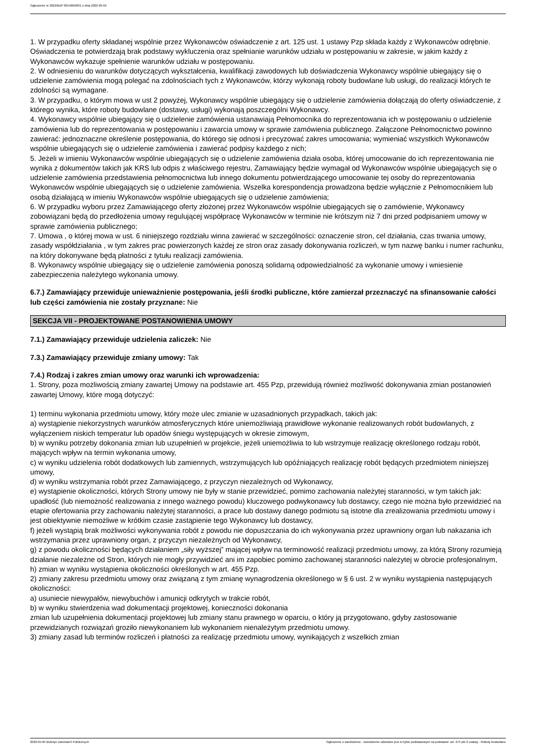Ogłoszenie nr 2022/BZP 00146658/01 z dnia 2022-05-05
1. W przypadku oferty składanej wspólnie przez Wykonawców oświadczenie z art. 125 ust. 1 ustawy Pzp składa każdy z Wykonawców odrębnie. Oświadczenia te potwierdzają brak podstawy wykluczenia oraz spełnianie warunków udziału w postępowaniu w zakresie, w jakim każdy z Wykonawców wykazuje spełnienie warunków udziału w postępowaniu.
2. W odniesieniu do warunków dotyczących wykształcenia, kwalifikacji zawodowych lub doświadczenia Wykonawcy wspólnie ubiegający się o udzielenie zamówienia mogą polegać na zdolnościach tych z Wykonawców, którzy wykonają roboty budowlane lub usługi, do realizacji których te zdolności są wymagane.
3. W przypadku, o którym mowa w ust 2 powyżej, Wykonawcy wspólnie ubiegający się o udzielenie zamówienia dołączają do oferty oświadczenie, z którego wynika, które roboty budowlane (dostawy, usługi) wykonają poszczególni Wykonawcy.
4. Wykonawcy wspólnie ubiegający się o udzielenie zamówienia ustanawiają Pełnomocnika do reprezentowania ich w postępowaniu o udzielenie zamówienia lub do reprezentowania w postępowaniu i zawarcia umowy w sprawie zamówienia publicznego. Załączone Pełnomocnictwo powinno zawierać: jednoznaczne określenie postępowania, do którego się odnosi i precyzować zakres umocowania; wymieniać wszystkich Wykonawców wspólnie ubiegających się o udzielenie zamówienia i zawierać podpisy każdego z nich;
5. Jeżeli w imieniu Wykonawców wspólnie ubiegających się o udzielenie zamówienia działa osoba, której umocowanie do ich reprezentowania nie wynika z dokumentów takich jak KRS lub odpis z właściwego rejestru, Zamawiający będzie wymagał od Wykonawców wspólnie ubiegających się o udzielenie zamówienia przedstawienia pełnomocnictwa lub innego dokumentu potwierdzającego umocowanie tej osoby do reprezentowania Wykonawców wspólnie ubiegających się o udzielenie zamówienia. Wszelka korespondencja prowadzona będzie wyłącznie z Pełnomocnikiem lub osobą działającą w imieniu Wykonawców wspólnie ubiegających się o udzielenie zamówienia;
6. W przypadku wyboru przez Zamawiającego oferty złożonej przez Wykonawców wspólnie ubiegających się o zamówienie, Wykonawcy zobowiązani będą do przedłożenia umowy regulującej współpracę Wykonawców w terminie nie krótszym niż 7 dni przed podpisaniem umowy w sprawie zamówienia publicznego;
7. Umowa , o której mowa w ust. 6 niniejszego rozdziału winna zawierać w szczególności: oznaczenie stron, cel działania, czas trwania umowy, zasady współdziałania , w tym zakres prac powierzonych każdej ze stron oraz zasady dokonywania rozliczeń, w tym nazwę banku i numer rachunku, na który dokonywane będą płatności z tytułu realizacji zamówienia.
8. Wykonawcy wspólnie ubiegający się o udzielenie zamówienia ponoszą solidarną odpowiedzialność za wykonanie umowy i wniesienie zabezpieczenia należytego wykonania umowy.
6.7.) Zamawiający przewiduje unieważnienie postępowania, jeśli środki publiczne, które zamierzał przeznaczyć na sfinansowanie całości lub części zamówienia nie zostały przyznane: Nie
SEKCJA VII - PROJEKTOWANE POSTANOWIENIA UMOWY
7.1.) Zamawiający przewiduje udzielenia zaliczek: Nie
7.3.) Zamawiający przewiduje zmiany umowy: Tak
7.4.) Rodzaj i zakres zmian umowy oraz warunki ich wprowadzenia:
1. Strony, poza możliwością zmiany zawartej Umowy na podstawie art. 455 Pzp, przewidują również możliwość dokonywania zmian postanowień zawartej Umowy, które mogą dotyczyć:
1) terminu wykonania przedmiotu umowy, który może ulec zmianie w uzasadnionych przypadkach, takich jak:
a) wystąpienie niekorzystnych warunków atmosferycznych które uniemożliwiają prawidłowe wykonanie realizowanych robót budowlanych, z wyłączeniem niskich temperatur lub opadów śniegu występujących w okresie zimowym,
b) w wyniku potrzeby dokonania zmian lub uzupełnień w projekcie, jeżeli uniemożliwia to lub wstrzymuje realizację określonego rodzaju robót, mających wpływ na termin wykonania umowy,
c) w wyniku udzielenia robót dodatkowych lub zamiennych, wstrzymujących lub opóźniających realizację robót będących przedmiotem niniejszej umowy,
d) w wyniku wstrzymania robót przez Zamawiającego, z przyczyn niezależnych od Wykonawcy,
e) wystąpienie okoliczności, których Strony umowy nie były w stanie przewidzieć, pomimo zachowania należytej staranności, w tym takich jak: upadłość (lub niemożność realizowania z innego ważnego powodu) kluczowego podwykonawcy lub dostawcy, czego nie można było przewidzieć na etapie ofertowania przy zachowaniu należytej staranności, a prace lub dostawy danego podmiotu są istotne dla zrealizowania przedmiotu umowy i jest obiektywnie niemożliwe w krótkim czasie zastąpienie tego Wykonawcy lub dostawcy,
f) jeżeli wystąpią brak możliwości wykonywania robót z powodu nie dopuszczania do ich wykonywania przez uprawniony organ lub nakazania ich wstrzymania przez uprawniony organ, z przyczyn niezależnych od Wykonawcy,
g) z powodu okoliczności będących działaniem „siły wyższej” mającej wpływ na terminowość realizacji przedmiotu umowy, za którą Strony rozumieją działanie niezależne od Stron, których nie mogły przywidzieć ani im zapobiec pomimo zachowanej staranności należytej w obrocie profesjonalnym,
h) zmian w wyniku wystąpienia okoliczności określonych w art. 455 Pzp.
2) zmiany zakresu przedmiotu umowy oraz związaną z tym zmianę wynagrodzenia określonego w § 6 ust. 2 w wyniku wystąpienia następujących okoliczności:
a) usuniecie niewypałów, niewybuchów i amunicji odkrytych w trakcie robót,
b) w wyniku stwierdzenia wad dokumentacji projektowej, konieczności dokonania
zmian lub uzupełnienia dokumentacji projektowej lub zmiany stanu prawnego w oparciu, o który ją przygotowano, gdyby zastosowanie przewidzianych rozwiązań groziło niewykonaniem lub wykonaniem nienależytym przedmiotu umowy.
3) zmiany zasad lub terminów rozliczeń i płatności za realizację przedmiotu umowy, wynikających z wszelkich zmian
2022-05-05 Biuletyn Zamówień Publicznych Ogłoszenie o zamówieniu - Zamówienie udzielane jest w trybie podstawowym na podstawie: art. 275 pkt 2 ustawy - Roboty budowlane